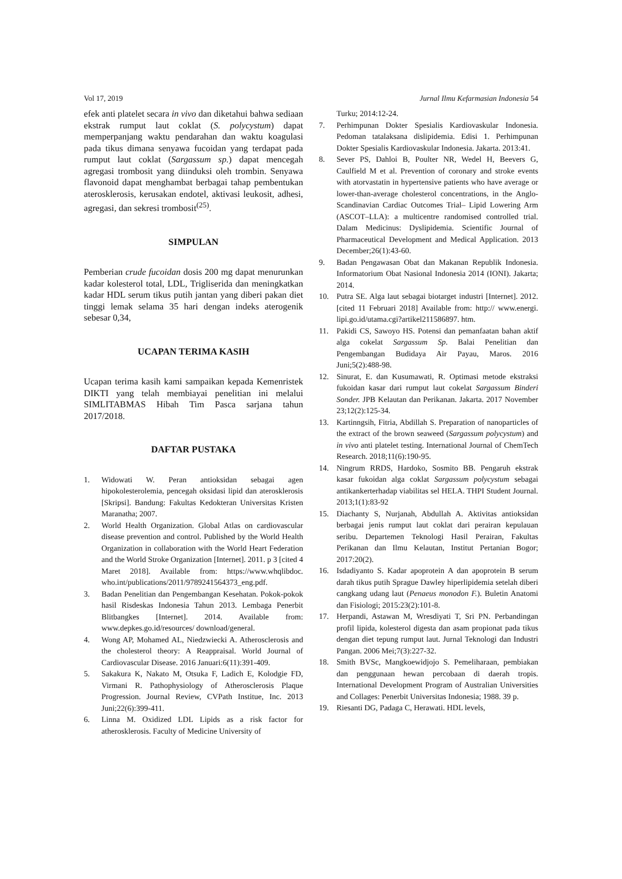Vol 17, 2019 Jurnal Ilmu Kefarmasian Indonesia 54
efek anti platelet secara in vivo dan diketahui bahwa sediaan ekstrak rumput laut coklat (S. polycystum) dapat memperpanjang waktu pendarahan dan waktu koagulasi pada tikus dimana senyawa fucoidan yang terdapat pada rumput laut coklat (Sargassum sp.) dapat mencegah agregasi trombosit yang diinduksi oleh trombin. Senyawa flavonoid dapat menghambat berbagai tahap pembentukan aterosklerosis, kerusakan endotel, aktivasi leukosit, adhesi, agregasi, dan sekresi trombosit<sup>(25)</sup>.
SIMPULAN
Pemberian crude fucoidan dosis 200 mg dapat menurunkan kadar kolesterol total, LDL, Trigliserida dan meningkatkan kadar HDL serum tikus putih jantan yang diberi pakan diet tinggi lemak selama 35 hari dengan indeks aterogenik sebesar 0,34,
UCAPAN TERIMA KASIH
Ucapan terima kasih kami sampaikan kepada Kemenristek DIKTI yang telah membiayai penelitian ini melalui SIMLITABMAS Hibah Tim Pasca sarjana tahun 2017/2018.
DAFTAR PUSTAKA
1. Widowati W. Peran antioksidan sebagai agen hipokolesterolemia, pencegah oksidasi lipid dan aterosklerosis [Skripsi]. Bandung: Fakultas Kedokteran Universitas Kristen Maranatha; 2007.
2. World Health Organization. Global Atlas on cardiovascular disease prevention and control. Published by the World Health Organization in collaboration with the World Heart Federation and the World Stroke Organization [Internet]. 2011. p 3 [cited 4 Maret 2018]. Available from: https://www.whqlibdoc. who.int/publications/2011/9789241564373_eng.pdf.
3. Badan Penelitian dan Pengembangan Kesehatan. Pokok-pokok hasil Risdeskas Indonesia Tahun 2013. Lembaga Penerbit Blitbangkes [Internet]. 2014. Available from: www.depkes.go.id/resources/ download/general.
4. Wong AP, Mohamed AL, Niedzwiecki A. Atherosclerosis and the cholesterol theory: A Reappraisal. World Journal of Cardiovascular Disease. 2016 Januari:6(11):391-409.
5. Sakakura K, Nakato M, Otsuka F, Ladich E, Kolodgie FD, Virmani R. Pathophysiology of Atherosclerosis Plaque Progression. Journal Review, CVPath Institue, Inc. 2013 Juni;22(6):399-411.
6. Linna M. Oxidized LDL Lipids as a risk factor for atherosklerosis. Faculty of Medicine University of
Turku; 2014:12-24.
7. Perhimpunan Dokter Spesialis Kardiovaskular Indonesia. Pedoman tatalaksana dislipidemia. Edisi 1. Perhimpunan Dokter Spesialis Kardiovaskular Indonesia. Jakarta. 2013:41.
8. Sever PS, Dahloi B, Poulter NR, Wedel H, Beevers G, Caulfield M et al. Prevention of coronary and stroke events with atorvastatin in hypertensive patients who have average or lower-than-average cholesterol concentrations, in the Anglo-Scandinavian Cardiac Outcomes Trial– Lipid Lowering Arm (ASCOT–LLA): a multicentre randomised controlled trial. Dalam Medicinus: Dyslipidemia. Scientific Journal of Pharmaceutical Development and Medical Application. 2013 December;26(1):43-60.
9. Badan Pengawasan Obat dan Makanan Republik Indonesia. Informatorium Obat Nasional Indonesia 2014 (IONI). Jakarta; 2014.
10. Putra SE. Alga laut sebagai biotarget industri [Internet]. 2012. [cited 11 Februari 2018] Available from: http:// www.energi. lipi.go.id/utama.cgi?artikel211586897. htm.
11. Pakidi CS, Sawoyo HS. Potensi dan pemanfaatan bahan aktif alga cokelat Sargassum Sp. Balai Penelitian dan Pengembangan Budidaya Air Payau, Maros. 2016 Juni;5(2):488-98.
12. Sinurat, E. dan Kusumawati, R. Optimasi metode ekstraksi fukoidan kasar dari rumput laut cokelat Sargassum Binderi Sonder. JPB Kelautan dan Perikanan. Jakarta. 2017 November 23;12(2):125-34.
13. Kartinngsih, Fitria, Abdillah S. Preparation of nanoparticles of the extract of the brown seaweed (Sargassum polycystum) and in vivo anti platelet testing. International Journal of ChemTech Research. 2018;11(6):190-95.
14. Ningrum RRDS, Hardoko, Sosmito BB. Pengaruh ekstrak kasar fukoidan alga coklat Sargassum polycystum sebagai antikankerterhadap viabilitas sel HELA. THPI Student Journal. 2013;1(1):83-92
15. Diachanty S, Nurjanah, Abdullah A. Aktivitas antioksidan berbagai jenis rumput laut coklat dari perairan kepulauan seribu. Departemen Teknologi Hasil Perairan, Fakultas Perikanan dan Ilmu Kelautan, Institut Pertanian Bogor; 2017:20(2).
16. Isdadiyanto S. Kadar apoprotein A dan apoprotein B serum darah tikus putih Sprague Dawley hiperlipidemia setelah diberi cangkang udang laut (Penaeus monodon F.). Buletin Anatomi dan Fisiologi; 2015:23(2):101-8.
17. Herpandi, Astawan M, Wresdiyati T, Sri PN. Perbandingan profil lipida, kolesterol digesta dan asam propionat pada tikus dengan diet tepung rumput laut. Jurnal Teknologi dan Industri Pangan. 2006 Mei;7(3):227-32.
18. Smith BVSc, Mangkoewidjojo S. Pemeliharaan, pembiakan dan penggunaan hewan percobaan di daerah tropis. International Development Program of Australian Universities and Collages: Penerbit Universitas Indonesia; 1988. 39 p.
19. Riesanti DG, Padaga C, Herawati. HDL levels,